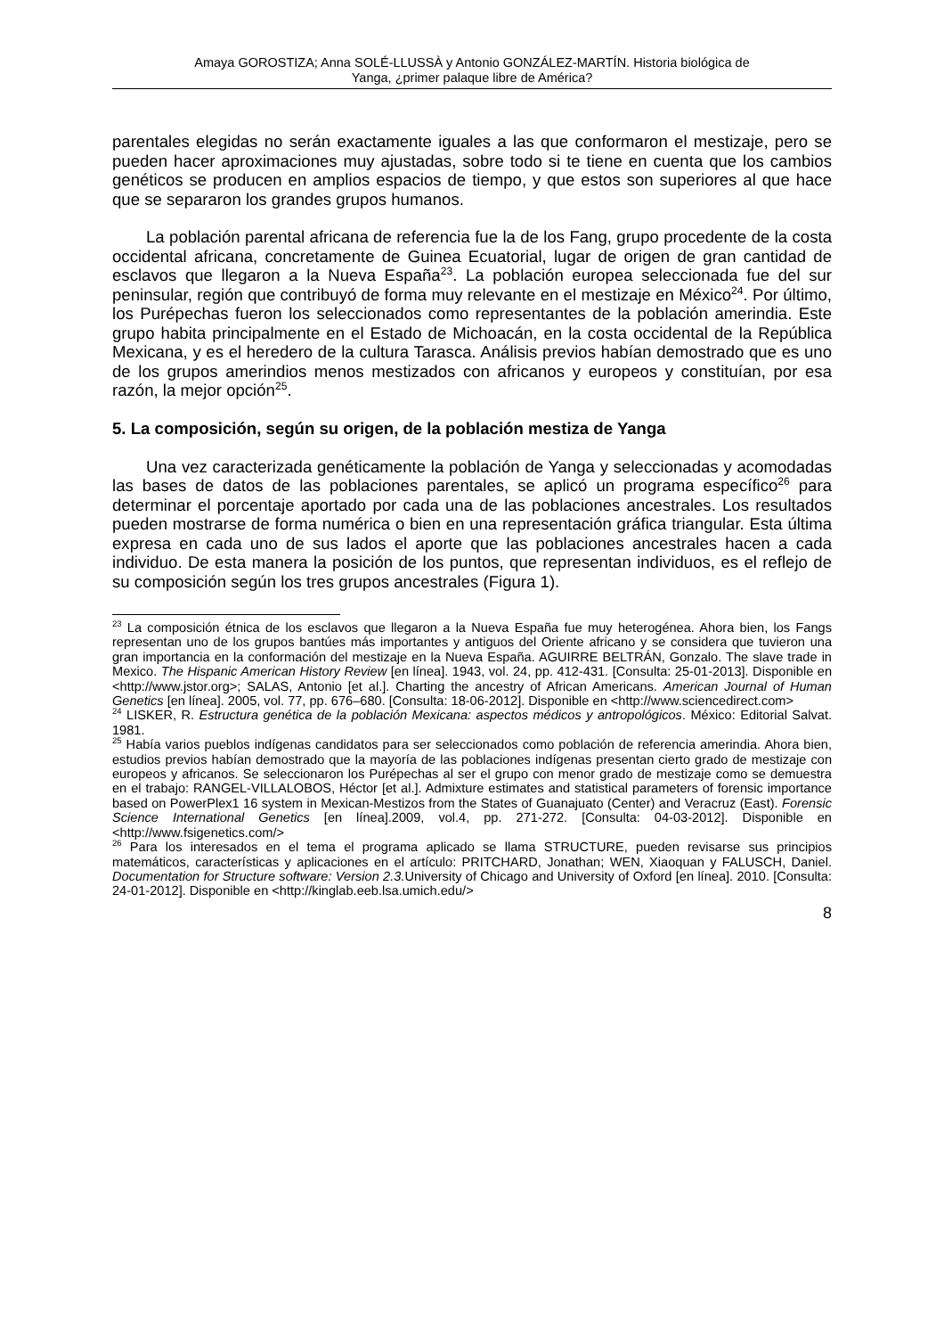Amaya GOROSTIZA; Anna SOLÉ-LLUSSÀ y Antonio GONZÁLEZ-MARTÍN. Historia biológica de
Yanga, ¿primer palaque libre de América?
parentales elegidas no serán exactamente iguales a las que conformaron el mestizaje, pero se pueden hacer aproximaciones muy ajustadas, sobre todo si te tiene en cuenta que los cambios genéticos se producen en amplios espacios de tiempo, y que estos son superiores al que hace que se separaron los grandes grupos humanos.
La población parental africana de referencia fue la de los Fang, grupo procedente de la costa occidental africana, concretamente de Guinea Ecuatorial, lugar de origen de gran cantidad de esclavos que llegaron a la Nueva España<sup>23</sup>. La población europea seleccionada fue del sur peninsular, región que contribuyó de forma muy relevante en el mestizaje en México<sup>24</sup>. Por último, los Purépechas fueron los seleccionados como representantes de la población amerindia. Este grupo habita principalmente en el Estado de Michoacán, en la costa occidental de la República Mexicana, y es el heredero de la cultura Tarasca. Análisis previos habían demostrado que es uno de los grupos amerindios menos mestizados con africanos y europeos y constituían, por esa razón, la mejor opción<sup>25</sup>.
5. La composición, según su origen, de la población mestiza de Yanga
Una vez caracterizada genéticamente la población de Yanga y seleccionadas y acomodadas las bases de datos de las poblaciones parentales, se aplicó un programa específico<sup>26</sup> para determinar el porcentaje aportado por cada una de las poblaciones ancestrales. Los resultados pueden mostrarse de forma numérica o bien en una representación gráfica triangular. Esta última expresa en cada uno de sus lados el aporte que las poblaciones ancestrales hacen a cada individuo. De esta manera la posición de los puntos, que representan individuos, es el reflejo de su composición según los tres grupos ancestrales (Figura 1).
<sup>23</sup> La composición étnica de los esclavos que llegaron a la Nueva España fue muy heterogénea. Ahora bien, los Fangs representan uno de los grupos bantúes más importantes y antiguos del Oriente africano y se considera que tuvieron una gran importancia en la conformación del mestizaje en la Nueva España. AGUIRRE BELTRÁN, Gonzalo. The slave trade in Mexico. The Hispanic American History Review [en línea]. 1943, vol. 24, pp. 412-431. [Consulta: 25-01-2013]. Disponible en <http://www.jstor.org>; SALAS, Antonio [et al.]. Charting the ancestry of African Americans. American Journal of Human Genetics [en línea]. 2005, vol. 77, pp. 676–680. [Consulta: 18-06-2012]. Disponible en <http://www.sciencedirect.com>
<sup>24</sup> LISKER, R. Estructura genética de la población Mexicana: aspectos médicos y antropológicos. México: Editorial Salvat. 1981.
<sup>25</sup> Había varios pueblos indígenas candidatos para ser seleccionados como población de referencia amerindia. Ahora bien, estudios previos habían demostrado que la mayoría de las poblaciones indígenas presentan cierto grado de mestizaje con europeos y africanos. Se seleccionaron los Purépechas al ser el grupo con menor grado de mestizaje como se demuestra en el trabajo: RANGEL-VILLALOBOS, Héctor [et al.]. Admixture estimates and statistical parameters of forensic importance based on PowerPlex1 16 system in Mexican-Mestizos from the States of Guanajuato (Center) and Veracruz (East). Forensic Science International Genetics [en línea].2009, vol.4, pp. 271-272. [Consulta: 04-03-2012]. Disponible en <http://www.fsigenetics.com/>
<sup>26</sup> Para los interesados en el tema el programa aplicado se llama STRUCTURE, pueden revisarse sus principios matemáticos, características y aplicaciones en el artículo: PRITCHARD, Jonathan; WEN, Xiaoquan y FALUSCH, Daniel. Documentation for Structure software: Version 2.3. University of Chicago and University of Oxford [en línea]. 2010. [Consulta: 24-01-2012]. Disponible en <http://kinglab.eeb.lsa.umich.edu/>
8